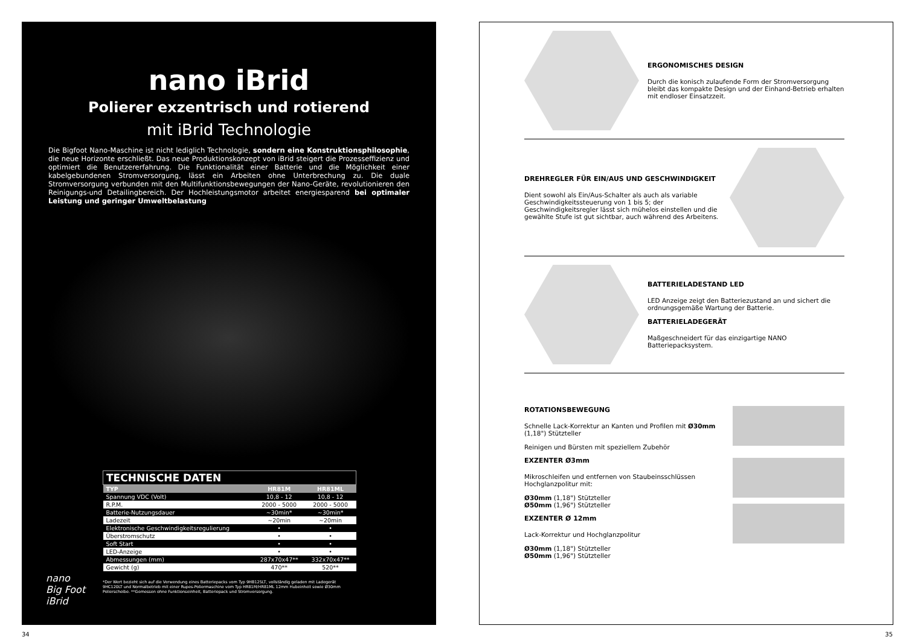nano iBrid
Polierer exzentrisch und rotierend
mit iBrid Technologie
Die Bigfoot Nano-Maschine ist nicht lediglich Technologie, sondern eine Konstruktionsphilosophie, die neue Horizonte erschließt. Das neue Produktionskonzept von iBrid steigert die Prozesseffizienz und optimiert die Benutzererfahrung. Die Funktionalität einer Batterie und die Möglichkeit einer kabelgebundenen Stromversorgung, lässt ein Arbeiten ohne Unterbrechung zu. Die duale Stromversorgung verbunden mit den Multifunktionsbewegungen der Nano-Geräte, revolutionieren den Reinigungs-und Detailingbereich. Der Hochleistungsmotor arbeitet energiesparend bei optimaler Leistung und geringer Umweltbelastung
| TECHNISCHE DATEN | | |
| --- | --- | --- |
| TYP | HR81M | HR81ML |
| Spannung VDC (Volt) | 10,8 - 12 | 10,8 - 12 |
| R.P.M. | 2000 - 5000 | 2000 - 5000 |
| Batterie-Nutzungsdauer | ~30min* | ~30min* |
| Ladezeit | ~20min | ~20min |
| Elektronische Geschwindigkeitsregulierung | • | • |
| Überstromschutz | • | • |
| Soft Start | • | • |
| LED-Anzeige | • | • |
| Abmessungen (mm) | 287x70x47** | 332x70x47** |
| Gewicht (g) | 470** | 520** |
*Der Wert bezieht sich auf die Verwendung eines Batteriepacks vom Typ 9HB125LT, vollständig geladen mit Ladegerät 9HC120LT und Normalbetrieb mit einer Rupes-Poliermaschine vom Typ HR81M/HR81ML 12mm Hubeinheit sowie Ø30mm Polierscheibe. **Gemessen ohne Funktionseinheit, Batteriepack und Stromversorgung.
nano
Big Foot
iBrid
34
ERGONOMISCHES DESIGN
Durch die konisch zulaufende Form der Stromversorgung bleibt das kompakte Design und der Einhand-Betrieb erhalten mit endloser Einsatzzeit.
DREHREGLER FÜR EIN/AUS UND GESCHWINDIGKEIT
Dient sowohl als Ein/Aus-Schalter als auch als variable Geschwindigkeitssteuerung von 1 bis 5; der Geschwindigkeitsregler lässt sich mühelos einstellen und die gewählte Stufe ist gut sichtbar, auch während des Arbeitens.
BATTERIELADESTAND LED
LED Anzeige zeigt den Batteriezustand an und sichert die ordnungsgemäße Wartung der Batterie.
BATTERIELADEGERÄT
Maßgeschneidert für das einzigartige NANO Batteriepacksystem.
ROTATIONSBEWEGUNG
Schnelle Lack-Korrektur an Kanten und Profilen mit Ø30mm (1,18") Stützteller
Reinigen und Bürsten mit speziellem Zubehör
EXZENTER Ø3mm
Mikroschleifen und entfernen von Staubeinsschlüssen Hochglanzpolitur mit:
Ø30mm (1,18") Stützteller
Ø50mm (1,96") Stützteller
EXZENTER Ø 12mm
Lack-Korrektur und Hochglanzpolitur
Ø30mm (1,18") Stützteller
Ø50mm (1,96") Stützteller
35